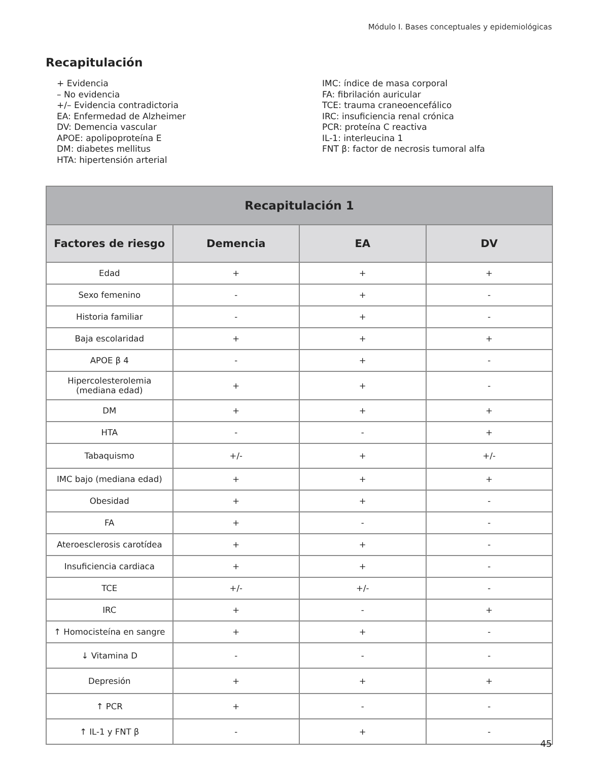Módulo I. Bases conceptuales y epidemiológicas
Recapitulación
+ Evidencia
– No evidencia
+/– Evidencia contradictoria
EA: Enfermedad de Alzheimer
DV: Demencia vascular
APOE: apolipoproteína E
DM: diabetes mellitus
HTA: hipertensión arterial
IMC: índice de masa corporal
FA: fibrilación auricular
TCE: trauma craneoencefálico
IRC: insuficiencia renal crónica
PCR: proteína C reactiva
IL-1: interleucina 1
FNT β: factor de necrosis tumoral alfa
| Recapitulación 1 | | | |
| --- | --- | --- | --- |
| Factores de riesgo | Demencia | EA | DV |
| Edad | + | + | + |
| Sexo femenino | - | + | - |
| Historia familiar | - | + | - |
| Baja escolaridad | + | + | + |
| APOE β 4 | - | + | - |
| Hipercolesterolemia (mediana edad) | + | + | - |
| DM | + | + | + |
| HTA | - | - | + |
| Tabaquismo | +/- | + | +/- |
| IMC bajo (mediana edad) | + | + | + |
| Obesidad | + | + | - |
| FA | + | - | - |
| Ateroesclerosis carotídea | + | + | - |
| Insuficiencia cardiaca | + | + | - |
| TCE | +/- | +/- | - |
| IRC | + | - | + |
| ↑ Homocisteína en sangre | + | + | - |
| ↓ Vitamina D | - | - | - |
| Depresión | + | + | + |
| ↑ PCR | + | - | - |
| ↑ IL-1 y FNT β | - | + | - |
45